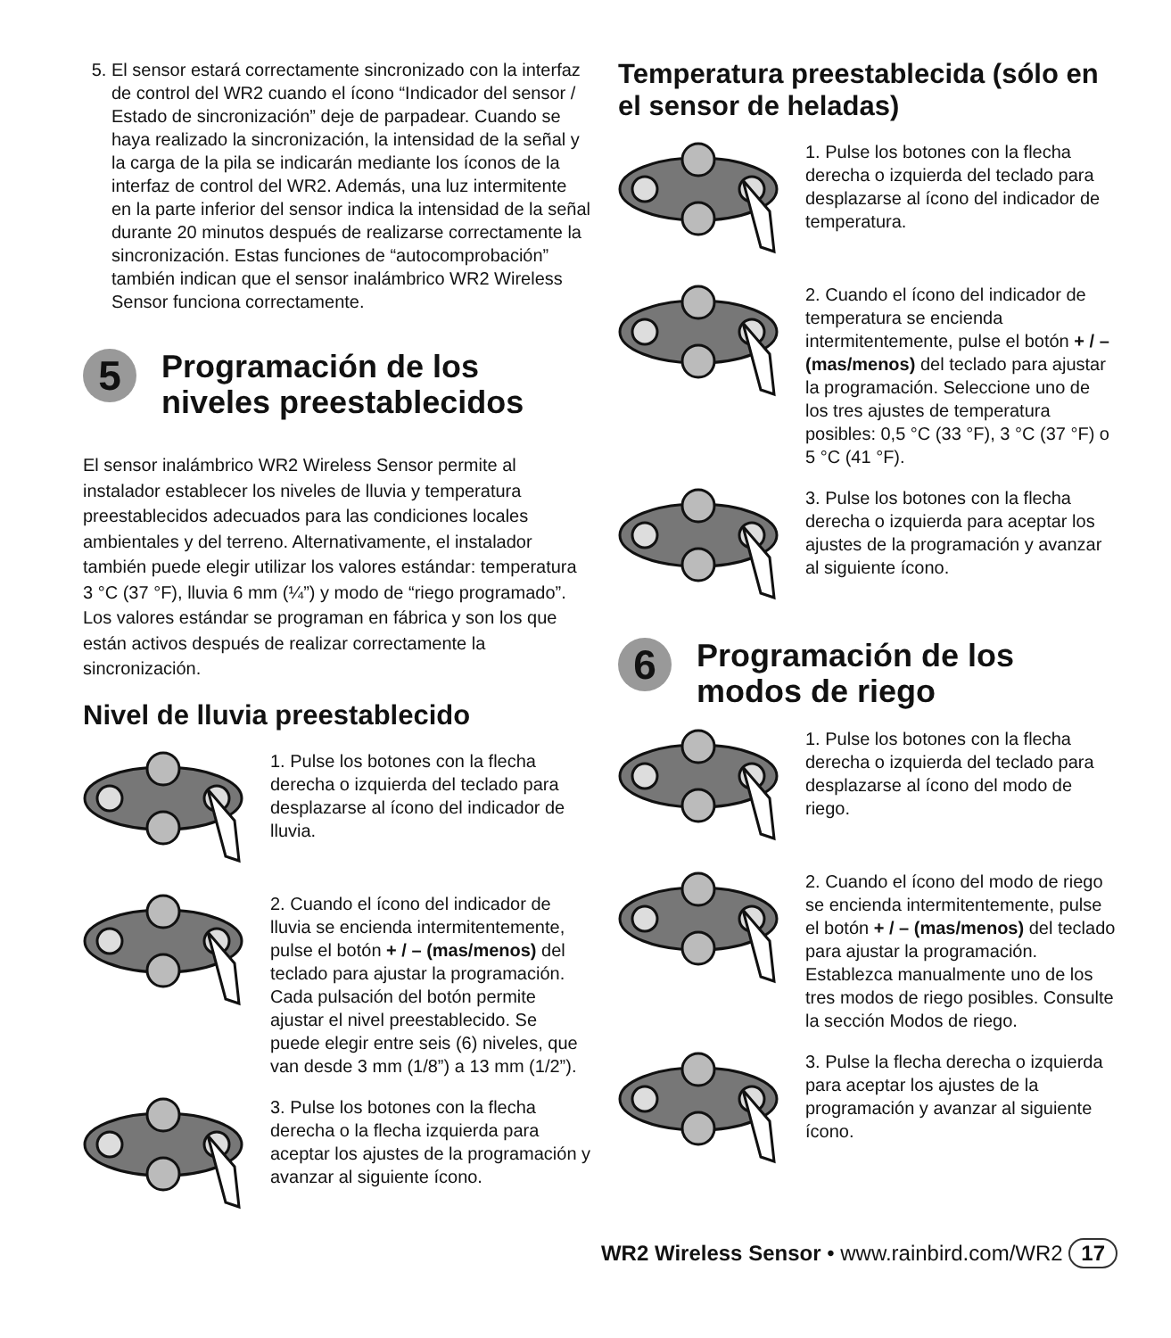5. El sensor estará correctamente sincronizado con la interfaz de control del WR2 cuando el ícono “Indicador del sensor / Estado de sincronización” deje de parpadear. Cuando se haya realizado la sincronización, la intensidad de la señal y la carga de la pila se indicarán mediante los íconos de la interfaz de control del WR2. Además, una luz intermitente en la parte inferior del sensor indica la intensidad de la señal durante 20 minutos después de realizarse correctamente la sincronización. Estas funciones de “autocomprobación” también indican que el sensor inalámbrico WR2 Wireless Sensor funciona correctamente.
5 Programación de los niveles preestablecidos
El sensor inalámbrico WR2 Wireless Sensor permite al instalador establecer los niveles de lluvia y temperatura preestablecidos adecuados para las condiciones locales ambientales y del terreno. Alternativamente, el instalador también puede elegir utilizar los valores estándar: temperatura 3 °C (37 °F), lluvia 6 mm (¼”) y modo de “riego programado”. Los valores estándar se programan en fábrica y son los que están activos después de realizar correctamente la sincronización.
Nivel de lluvia preestablecido
1. Pulse los botones con la flecha derecha o izquierda del teclado para desplazarse al ícono del indicador de lluvia.
2. Cuando el ícono del indicador de lluvia se encienda intermitentemente, pulse el botón + / – (mas/menos) del teclado para ajustar la programación. Cada pulsación del botón permite ajustar el nivel preestablecido. Se puede elegir entre seis (6) niveles, que van desde 3 mm (1/8”) a 13 mm (1/2”).
3. Pulse los botones con la flecha derecha o la flecha izquierda para aceptar los ajustes de la programación y avanzar al siguiente ícono.
Temperatura preestablecida (sólo en el sensor de heladas)
1. Pulse los botones con la flecha derecha o izquierda del teclado para desplazarse al ícono del indicador de temperatura.
2. Cuando el ícono del indicador de temperatura se encienda intermitentemente, pulse el botón + / – (mas/menos) del teclado para ajustar la programación. Seleccione uno de los tres ajustes de temperatura posibles: 0,5 °C (33 °F), 3 °C (37 °F) o 5 °C (41 °F).
3. Pulse los botones con la flecha derecha o izquierda para aceptar los ajustes de la programación y avanzar al siguiente ícono.
6 Programación de los modos de riego
1. Pulse los botones con la flecha derecha o izquierda del teclado para desplazarse al ícono del modo de riego.
2. Cuando el ícono del modo de riego se encienda intermitentemente, pulse el botón + / – (mas/menos) del teclado para ajustar la programación. Establezca manualmente uno de los tres modos de riego posibles. Consulte la sección Modos de riego.
3. Pulse la flecha derecha o izquierda para aceptar los ajustes de la programación y avanzar al siguiente ícono.
WR2 Wireless Sensor • www.rainbird.com/WR2 17